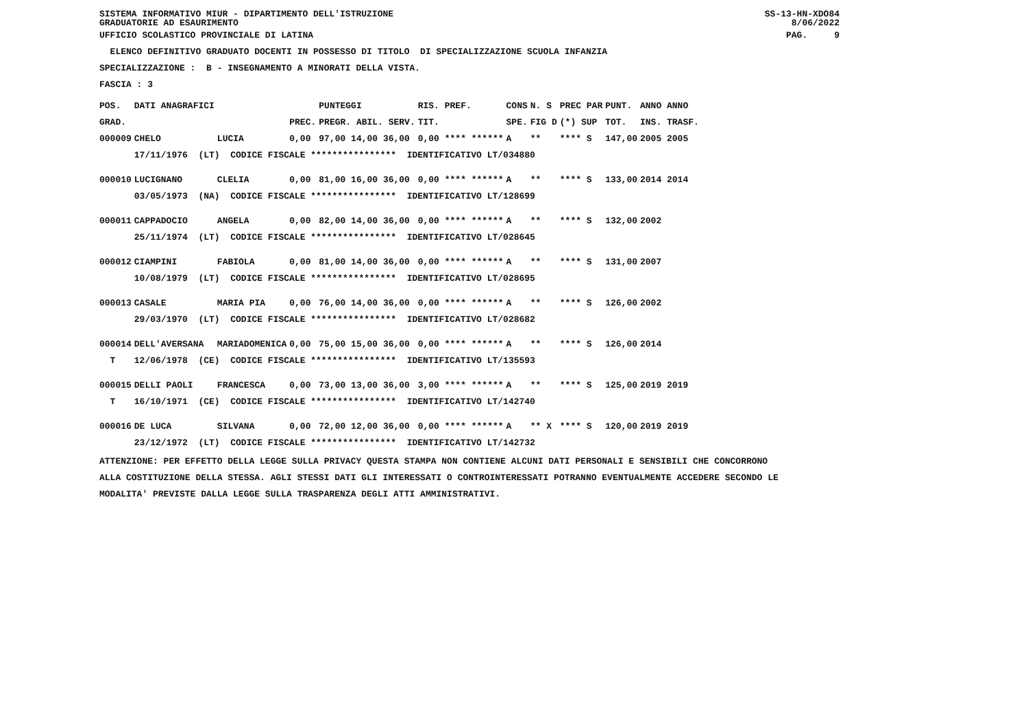SISTEMA INFORMATIVO MIUR - DIPARTIMENTO DELL'ISTRUZIONE
GRADUATORIE AD ESAURIMENTO SS-13-HN-XDO84
8/06/2022
UFFICIO SCOLASTICO PROVINCIALE DI LATINA PAG. 9
ELENCO DEFINITIVO GRADUATO DOCENTI IN POSSESSO DI TITOLO DI SPECIALIZZAZIONE SCUOLA INFANZIA
SPECIALIZZAZIONE : B - INSEGNAMENTO A MINORATI DELLA VISTA.
FASCIA : 3
| POS. | DATI ANAGRAFICI | | | PUNTEGGI | RIS. PREF. | CONS | N. S | PREC PAR | PUNT. | ANNO ANNO |
| --- | --- | --- | --- | --- | --- | --- | --- | --- | --- | --- |
| GRAD. | | | PREC. | PREGR. ABIL. SERV. | TIT. | SPE. | FIG D | (*) SUP | TOT. | INS. TRASF. |
| 000009 | CHELO | LUCIA | 0,00 | 97,00 14,00 36,00 | 0,00 **** ****** | A | ** | **** S | 147,00 | 2005 2005 |
| | 17/11/1976 (LT) CODICE FISCALE **************** IDENTIFICATIVO LT/034880 | | | | | | | | | |
| 000010 | LUCIGNANO | CLELIA | 0,00 | 81,00 16,00 36,00 | 0,00 **** ****** | A | ** | **** S | 133,00 | 2014 2014 |
| | 03/05/1973 (NA) CODICE FISCALE **************** IDENTIFICATIVO LT/128699 | | | | | | | | | |
| 000011 | CAPPADOCIO | ANGELA | 0,00 | 82,00 14,00 36,00 | 0,00 **** ****** | A | ** | **** S | 132,00 | 2002 |
| | 25/11/1974 (LT) CODICE FISCALE **************** IDENTIFICATIVO LT/028645 | | | | | | | | | |
| 000012 | CIAMPINI | FABIOLA | 0,00 | 81,00 14,00 36,00 | 0,00 **** ****** | A | ** | **** S | 131,00 | 2007 |
| | 10/08/1979 (LT) CODICE FISCALE **************** IDENTIFICATIVO LT/028695 | | | | | | | | | |
| 000013 | CASALE | MARIA PIA | 0,00 | 76,00 14,00 36,00 | 0,00 **** ****** | A | ** | **** S | 126,00 | 2002 |
| | 29/03/1970 (LT) CODICE FISCALE **************** IDENTIFICATIVO LT/028682 | | | | | | | | | |
| 000014 | DELL'AVERSANA | MARIADOMENICA | 0,00 | 75,00 15,00 36,00 | 0,00 **** ****** | A | ** | **** S | 126,00 | 2014 |
| T | 12/06/1978 (CE) CODICE FISCALE **************** IDENTIFICATIVO LT/135593 | | | | | | | | | |
| 000015 | DELLI PAOLI | FRANCESCA | 0,00 | 73,00 13,00 36,00 | 3,00 **** ****** | A | ** | **** S | 125,00 | 2019 2019 |
| T | 16/10/1971 (CE) CODICE FISCALE **************** IDENTIFICATIVO LT/142740 | | | | | | | | | |
| 000016 | DE LUCA | SILVANA | 0,00 | 72,00 12,00 36,00 | 0,00 **** ****** | A | ** X | **** S | 120,00 | 2019 2019 |
| | 23/12/1972 (LT) CODICE FISCALE **************** IDENTIFICATIVO LT/142732 | | | | | | | | | |
ATTENZIONE: PER EFFETTO DELLA LEGGE SULLA PRIVACY QUESTA STAMPA NON CONTIENE ALCUNI DATI PERSONALI E SENSIBILI CHE CONCORRONO
ALLA COSTITUZIONE DELLA STESSA. AGLI STESSI DATI GLI INTERESSATI O CONTROINTERESSATI POTRANNO EVENTUALMENTE ACCEDERE SECONDO LE
MODALITA' PREVISTE DALLA LEGGE SULLA TRASPARENZA DEGLI ATTI AMMINISTRATIVI.